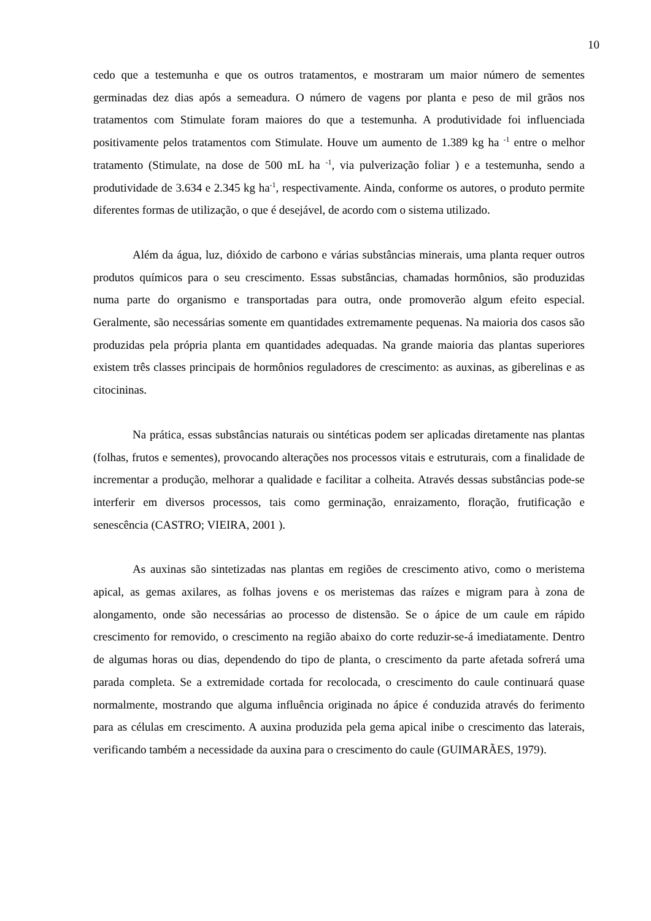10
cedo que a testemunha e que os outros tratamentos, e mostraram um maior número de sementes germinadas dez dias após a semeadura. O número de vagens por planta e peso de mil grãos nos tratamentos com Stimulate foram maiores do que a testemunha. A produtividade foi influenciada positivamente pelos tratamentos com Stimulate. Houve um aumento de 1.389 kg ha <sup>-1</sup> entre o melhor tratamento (Stimulate, na dose de 500 mL ha <sup>-1</sup>, via pulverização foliar ) e a testemunha, sendo a produtividade de 3.634 e 2.345 kg ha<sup>-1</sup>, respectivamente. Ainda, conforme os autores, o produto permite diferentes formas de utilização, o que é desejável, de acordo com o sistema utilizado.
Além da água, luz, dióxido de carbono e várias substâncias minerais, uma planta requer outros produtos químicos para o seu crescimento. Essas substâncias, chamadas hormônios, são produzidas numa parte do organismo e transportadas para outra, onde promoverão algum efeito especial. Geralmente, são necessárias somente em quantidades extremamente pequenas. Na maioria dos casos são produzidas pela própria planta em quantidades adequadas. Na grande maioria das plantas superiores existem três classes principais de hormônios reguladores de crescimento: as auxinas, as giberelinas e as citocininas.
Na prática, essas substâncias naturais ou sintéticas podem ser aplicadas diretamente nas plantas (folhas, frutos e sementes), provocando alterações nos processos vitais e estruturais, com a finalidade de incrementar a produção, melhorar a qualidade e facilitar a colheita. Através dessas substâncias pode-se interferir em diversos processos, tais como germinação, enraizamento, floração, frutificação e senescência (CASTRO; VIEIRA, 2001 ).
As auxinas são sintetizadas nas plantas em regiões de crescimento ativo, como o meristema apical, as gemas axilares, as folhas jovens e os meristemas das raízes e migram para à zona de alongamento, onde são necessárias ao processo de distensão. Se o ápice de um caule em rápido crescimento for removido, o crescimento na região abaixo do corte reduzir-se-á imediatamente. Dentro de algumas horas ou dias, dependendo do tipo de planta, o crescimento da parte afetada sofrerá uma parada completa. Se a extremidade cortada for recolocada, o crescimento do caule continuará quase normalmente, mostrando que alguma influência originada no ápice é conduzida através do ferimento para as células em crescimento. A auxina produzida pela gema apical inibe o crescimento das laterais, verificando também a necessidade da auxina para o crescimento do caule (GUIMARÃES, 1979).